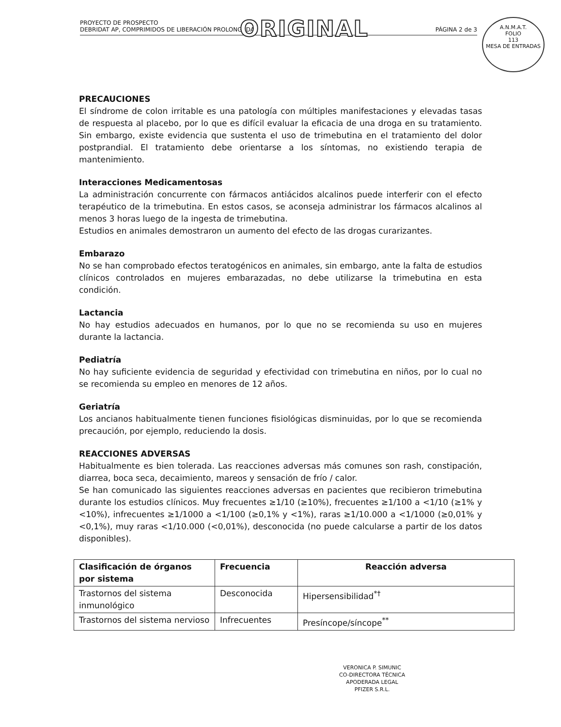ORIGINAL
PROYECTO DE PROSPECTO
DEBRIDAT AP, COMPRIMIDOS DE LIBERACIÓN PROLONGADA PÁGINA 2 de 3
A.N.M.A.T.
FOLIO
113
MESA DE ENTRADAS
PRECAUCIONES
El síndrome de colon irritable es una patología con múltiples manifestaciones y elevadas tasas de respuesta al placebo, por lo que es difícil evaluar la eficacia de una droga en su tratamiento. Sin embargo, existe evidencia que sustenta el uso de trimebutina en el tratamiento del dolor postprandial. El tratamiento debe orientarse a los síntomas, no existiendo terapia de mantenimiento.
Interacciones Medicamentosas
La administración concurrente con fármacos antiácidos alcalinos puede interferir con el efecto terapéutico de la trimebutina. En estos casos, se aconseja administrar los fármacos alcalinos al menos 3 horas luego de la ingesta de trimebutina.
Estudios en animales demostraron un aumento del efecto de las drogas curarizantes.
Embarazo
No se han comprobado efectos teratogénicos en animales, sin embargo, ante la falta de estudios clínicos controlados en mujeres embarazadas, no debe utilizarse la trimebutina en esta condición.
Lactancia
No hay estudios adecuados en humanos, por lo que no se recomienda su uso en mujeres durante la lactancia.
Pediatría
No hay suficiente evidencia de seguridad y efectividad con trimebutina en niños, por lo cual no se recomienda su empleo en menores de 12 años.
Geriatría
Los ancianos habitualmente tienen funciones fisiológicas disminuidas, por lo que se recomienda precaución, por ejemplo, reduciendo la dosis.
REACCIONES ADVERSAS
Habitualmente es bien tolerada. Las reacciones adversas más comunes son rash, constipación, diarrea, boca seca, decaimiento, mareos y sensación de frío / calor.
Se han comunicado las siguientes reacciones adversas en pacientes que recibieron trimebutina durante los estudios clínicos. Muy frecuentes ≥1/10 (≥10%), frecuentes ≥1/100 a <1/10 (≥1% y <10%), infrecuentes ≥1/1000 a <1/100 (≥0,1% y <1%), raras ≥1/10.000 a <1/1000 (≥0,01% y <0,1%), muy raras <1/10.000 (<0,01%), desconocida (no puede calcularse a partir de los datos disponibles).
| Clasificación de órganos por sistema | Frecuencia | Reacción adversa |
| --- | --- | --- |
| Trastornos del sistema inmunológico | Desconocida | Hipersensibilidad<sup>*†</sup> |
| Trastornos del sistema nervioso | Infrecuentes | Presíncope/síncope<sup>**</sup> |
VERONICA P. SIMUNIC
CO-DIRECTORA TÉCNICA
APODERADA LEGAL
PFIZER S.R.L.